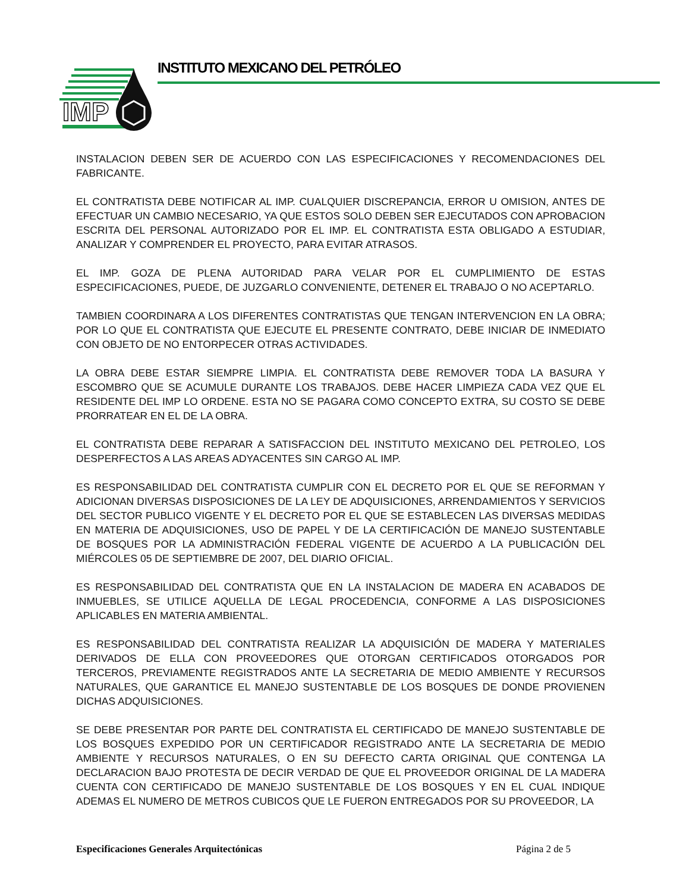IMP
INSTITUTO MEXICANO DEL PETRÓLEO
INSTALACION DEBEN SER DE ACUERDO CON LAS ESPECIFICACIONES Y RECOMENDACIONES DEL FABRICANTE.
EL CONTRATISTA DEBE NOTIFICAR AL IMP. CUALQUIER DISCREPANCIA, ERROR U OMISION, ANTES DE EFECTUAR UN CAMBIO NECESARIO, YA QUE ESTOS SOLO DEBEN SER EJECUTADOS CON APROBACION ESCRITA DEL PERSONAL AUTORIZADO POR EL IMP. EL CONTRATISTA ESTA OBLIGADO A ESTUDIAR, ANALIZAR Y COMPRENDER EL PROYECTO, PARA EVITAR ATRASOS.
EL IMP. GOZA DE PLENA AUTORIDAD PARA VELAR POR EL CUMPLIMIENTO DE ESTAS ESPECIFICACIONES, PUEDE, DE JUZGARLO CONVENIENTE, DETENER EL TRABAJO O NO ACEPTARLO.
TAMBIEN COORDINARA A LOS DIFERENTES CONTRATISTAS QUE TENGAN INTERVENCION EN LA OBRA; POR LO QUE EL CONTRATISTA QUE EJECUTE EL PRESENTE CONTRATO, DEBE INICIAR DE INMEDIATO CON OBJETO DE NO ENTORPECER OTRAS ACTIVIDADES.
LA OBRA DEBE ESTAR SIEMPRE LIMPIA. EL CONTRATISTA DEBE REMOVER TODA LA BASURA Y ESCOMBRO QUE SE ACUMULE DURANTE LOS TRABAJOS. DEBE HACER LIMPIEZA CADA VEZ QUE EL RESIDENTE DEL IMP LO ORDENE. ESTA NO SE PAGARA COMO CONCEPTO EXTRA, SU COSTO SE DEBE PRORRATEAR EN EL DE LA OBRA.
EL CONTRATISTA DEBE REPARAR A SATISFACCION DEL INSTITUTO MEXICANO DEL PETROLEO, LOS DESPERFECTOS A LAS AREAS ADYACENTES SIN CARGO AL IMP.
ES RESPONSABILIDAD DEL CONTRATISTA CUMPLIR CON EL DECRETO POR EL QUE SE REFORMAN Y ADICIONAN DIVERSAS DISPOSICIONES DE LA LEY DE ADQUISICIONES, ARRENDAMIENTOS Y SERVICIOS DEL SECTOR PUBLICO VIGENTE Y EL DECRETO POR EL QUE SE ESTABLECEN LAS DIVERSAS MEDIDAS EN MATERIA DE ADQUISICIONES, USO DE PAPEL Y DE LA CERTIFICACIÓN DE MANEJO SUSTENTABLE DE BOSQUES POR LA ADMINISTRACIÓN FEDERAL VIGENTE DE ACUERDO A LA PUBLICACIÓN DEL MIÉRCOLES 05 DE SEPTIEMBRE DE 2007, DEL DIARIO OFICIAL.
ES RESPONSABILIDAD DEL CONTRATISTA QUE EN LA INSTALACION DE MADERA EN ACABADOS DE INMUEBLES, SE UTILICE AQUELLA DE LEGAL PROCEDENCIA, CONFORME A LAS DISPOSICIONES APLICABLES EN MATERIA AMBIENTAL.
ES RESPONSABILIDAD DEL CONTRATISTA REALIZAR LA ADQUISICIÓN DE MADERA Y MATERIALES DERIVADOS DE ELLA CON PROVEEDORES QUE OTORGAN CERTIFICADOS OTORGADOS POR TERCEROS, PREVIAMENTE REGISTRADOS ANTE LA SECRETARIA DE MEDIO AMBIENTE Y RECURSOS NATURALES, QUE GARANTICE EL MANEJO SUSTENTABLE DE LOS BOSQUES DE DONDE PROVIENEN DICHAS ADQUISICIONES.
SE DEBE PRESENTAR POR PARTE DEL CONTRATISTA EL CERTIFICADO DE MANEJO SUSTENTABLE DE LOS BOSQUES EXPEDIDO POR UN CERTIFICADOR REGISTRADO ANTE LA SECRETARIA DE MEDIO AMBIENTE Y RECURSOS NATURALES, O EN SU DEFECTO CARTA ORIGINAL QUE CONTENGA LA DECLARACION BAJO PROTESTA DE DECIR VERDAD DE QUE EL PROVEEDOR ORIGINAL DE LA MADERA CUENTA CON CERTIFICADO DE MANEJO SUSTENTABLE DE LOS BOSQUES Y EN EL CUAL INDIQUE ADEMAS EL NUMERO DE METROS CUBICOS QUE LE FUERON ENTREGADOS POR SU PROVEEDOR, LA
Especificaciones Generales Arquitectónicas Página 2 de 5